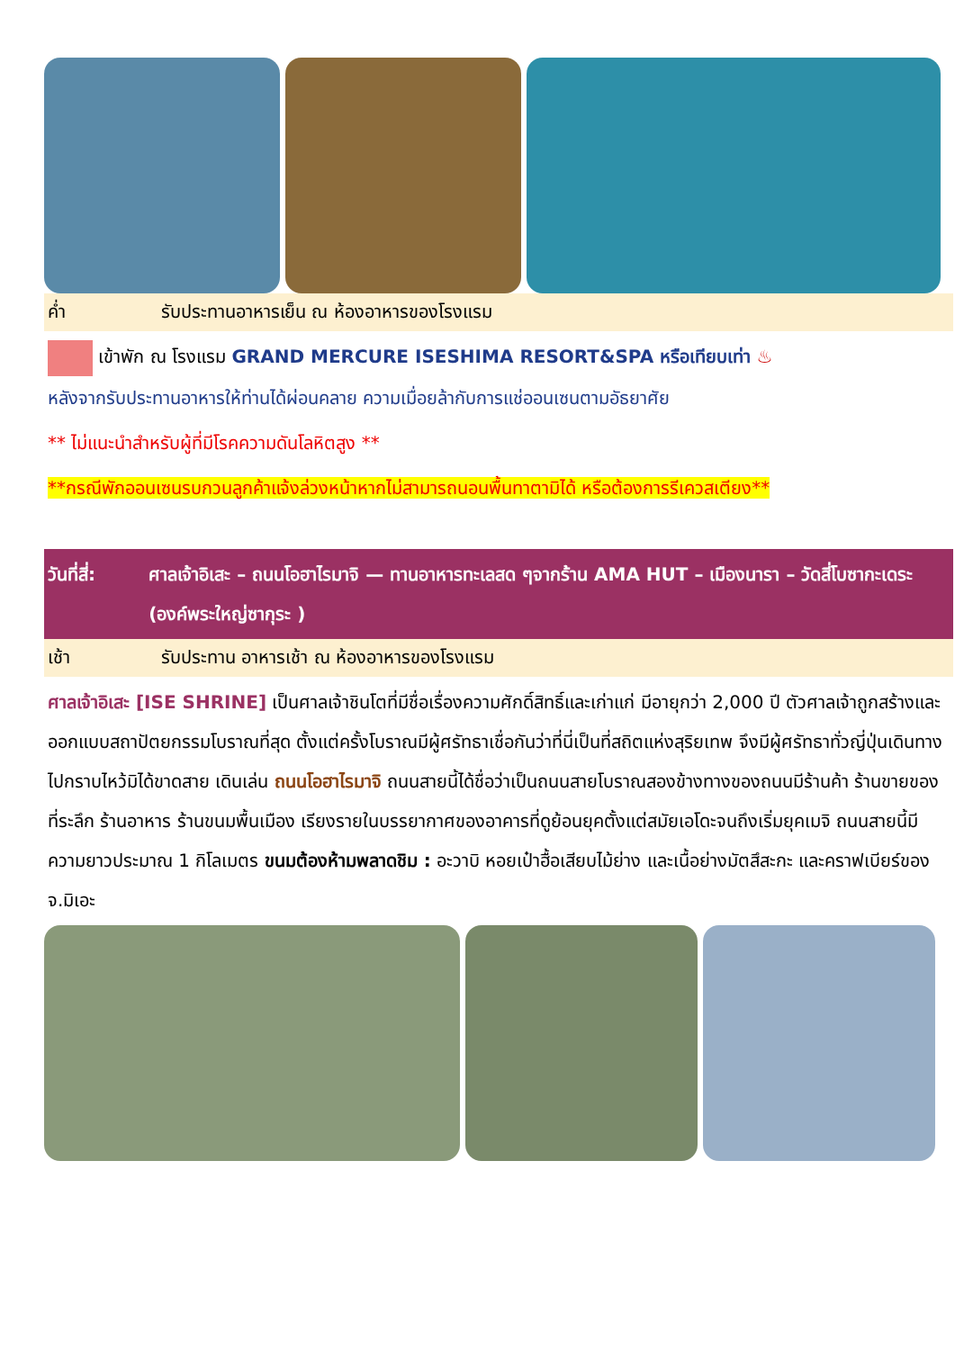ค่ำ รับประทานอาหารเย็น ณ ห้องอาหารของโรงแรม
เข้าพัก ณ โรงแรม GRAND MERCURE ISESHIMA RESORT&SPA หรือเทียบเท่า ♨
หลังจากรับประทานอาหารให้ท่านได้ผ่อนคลาย ความเมื่อยล้ากับการแช่ออนเซนตามอัธยาศัย
** ไม่แนะนำสำหรับผู้ที่มีโรคความดันโลหิตสูง **
**กรณีพักออนเซนรบกวนลูกค้าแจ้งล่วงหน้าหากไม่สามารถนอนพื้นทาตามิได้ หรือต้องการรีเควสเตียง**
วันที่สี่: ศาลเจ้าอิเสะ – ถนนโอฮาไรมาจิ — ทานอาหารทะเลสด ๆจากร้าน AMA HUT – เมืองนารา – วัดสี่โบซากะเดระ (องค์พระใหญ่ซากุระ )
เช้า รับประทาน อาหารเช้า ณ ห้องอาหารของโรงแรม
ศาลเจ้าอิเสะ [ISE SHRINE] เป็นศาลเจ้าชินโตที่มีชื่อเรื่องความศักดิ์สิทธิ์และเก่าแก่ มีอายุกว่า 2,000 ปี ตัวศาลเจ้าถูกสร้างและออกแบบสถาปัตยกรรมโบราณที่สุด ตั้งแต่ครั้งโบราณมีผู้ศรัทธาเชื่อกันว่าที่นี่เป็นที่สถิตแห่งสุริยเทพ จึงมีผู้ศรัทธาทั่วญี่ปุ่นเดินทางไปกราบไหว้มิได้ขาดสาย เดินเล่น ถนนโอฮาไรมาจิ ถนนสายนี้ได้ชื่อว่าเป็นถนนสายโบราณสองข้างทางของถนนมีร้านค้า ร้านขายของที่ระลึก ร้านอาหาร ร้านขนมพื้นเมือง เรียงรายในบรรยากาศของอาคารที่ดูย้อนยุคตั้งแต่สมัยเอโดะจนถึงเริ่มยุคเมจิ ถนนสายนี้มีความยาวประมาณ 1 กิโลเมตร ขนมต้องห้ามพลาดชิม : อะวาบิ หอยเป๋าฮื้อเสียบไม้ย่าง และเนื้อย่างมัตสึสะกะ และคราฟเบียร์ของจ.มิเอะ